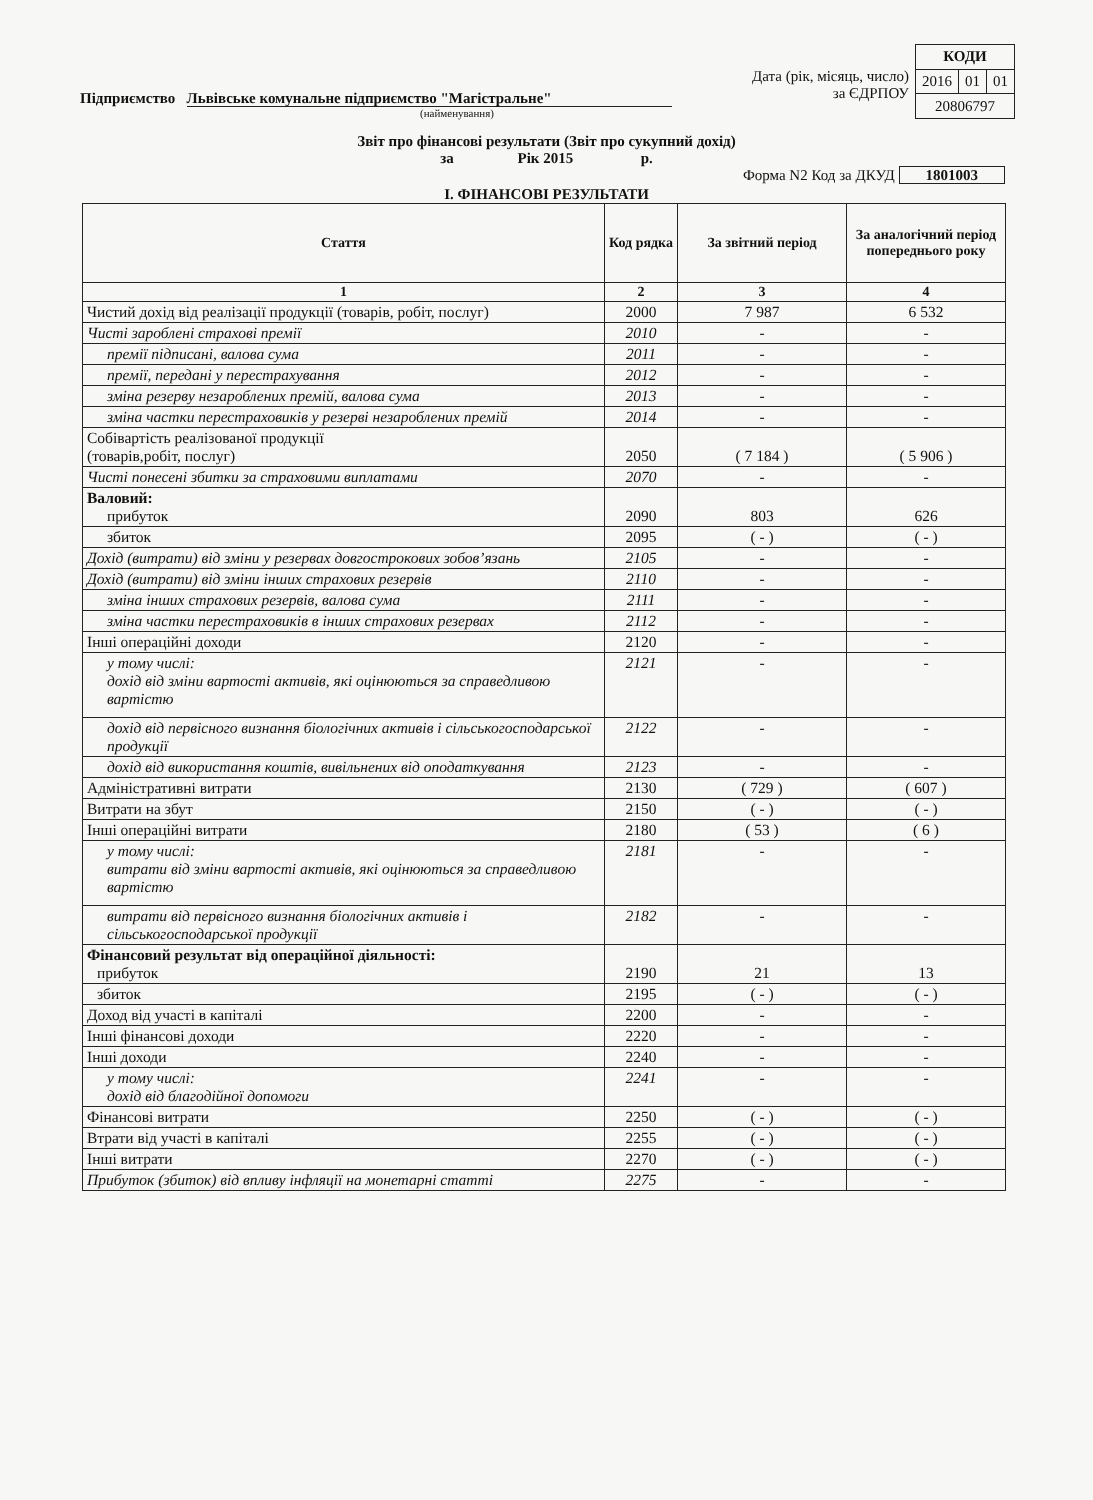Підприємство Львівське комунальне підприємство "Магістральне"
(найменування)
Дата (рік, місяць, число)
за ЄДРПОУ
| КОДИ | | |
| 2016 | 01 | 01 |
| 20806797 | | |
Звіт про фінансові результати (Звіт про сукупний дохід)
за Рік 2015 р.
Форма N2 Код за ДКУД 1801003
I. ФІНАНСОВІ РЕЗУЛЬТАТИ
| Стаття | Код рядка | За звітний період | За аналогічний період попереднього року |
| --- | --- | --- | --- |
| 1 | 2 | 3 | 4 |
| Чистий дохід від реалізації продукції (товарів, робіт, послуг) | 2000 | 7 987 | 6 532 |
| Чисті зароблені страхові премії | 2010 | - | - |
| премії підписані, валова сума | 2011 | - | - |
| премії, передані у перестрахування | 2012 | - | - |
| зміна резерву незароблених премій, валова сума | 2013 | - | - |
| зміна частки перестраховиків у резерві незароблених премій | 2014 | - | - |
| Собівартість реалізованої продукції (товарів,робіт, послуг) | 2050 | ( 7 184 ) | ( 5 906 ) |
| Чисті понесені збитки за страховими виплатами | 2070 | - | - |
| Валовий: прибуток | 2090 | 803 | 626 |
| збиток | 2095 | ( - ) | ( - ) |
| Дохід (витрати) від зміни у резервах довгострокових зобов’язань | 2105 | - | - |
| Дохід (витрати) від зміни інших страхових резервів | 2110 | - | - |
| зміна інших страхових резервів, валова сума | 2111 | - | - |
| зміна частки перестраховиків в інших страхових резервах | 2112 | - | - |
| Інші операційні доходи | 2120 | - | - |
| у тому числі: дохід від зміни вартості активів, які оцінюються за справедливою вартістю | 2121 | - | - |
| дохід від первісного визнання біологічних активів і сільськогосподарської продукції | 2122 | - | - |
| дохід від використання коштів, вивільнених від оподаткування | 2123 | - | - |
| Адміністративні витрати | 2130 | ( 729 ) | ( 607 ) |
| Витрати на збут | 2150 | ( - ) | ( - ) |
| Інші операційні витрати | 2180 | ( 53 ) | ( 6 ) |
| у тому числі: витрати від зміни вартості активів, які оцінюються за справедливою вартістю | 2181 | - | - |
| витрати від первісного визнання біологічних активів і сільськогосподарської продукції | 2182 | - | - |
| Фінансовий результат від операційної діяльності: прибуток | 2190 | 21 | 13 |
| збиток | 2195 | ( - ) | ( - ) |
| Доход від участі в капіталі | 2200 | - | - |
| Інші фінансові доходи | 2220 | - | - |
| Інші доходи | 2240 | - | - |
| у тому числі: дохід від благодійної допомоги | 2241 | - | - |
| Фінансові витрати | 2250 | ( - ) | ( - ) |
| Втрати від участі в капіталі | 2255 | ( - ) | ( - ) |
| Інші витрати | 2270 | ( - ) | ( - ) |
| Прибуток (збиток) від впливу інфляції на монетарні статті | 2275 | - | - |